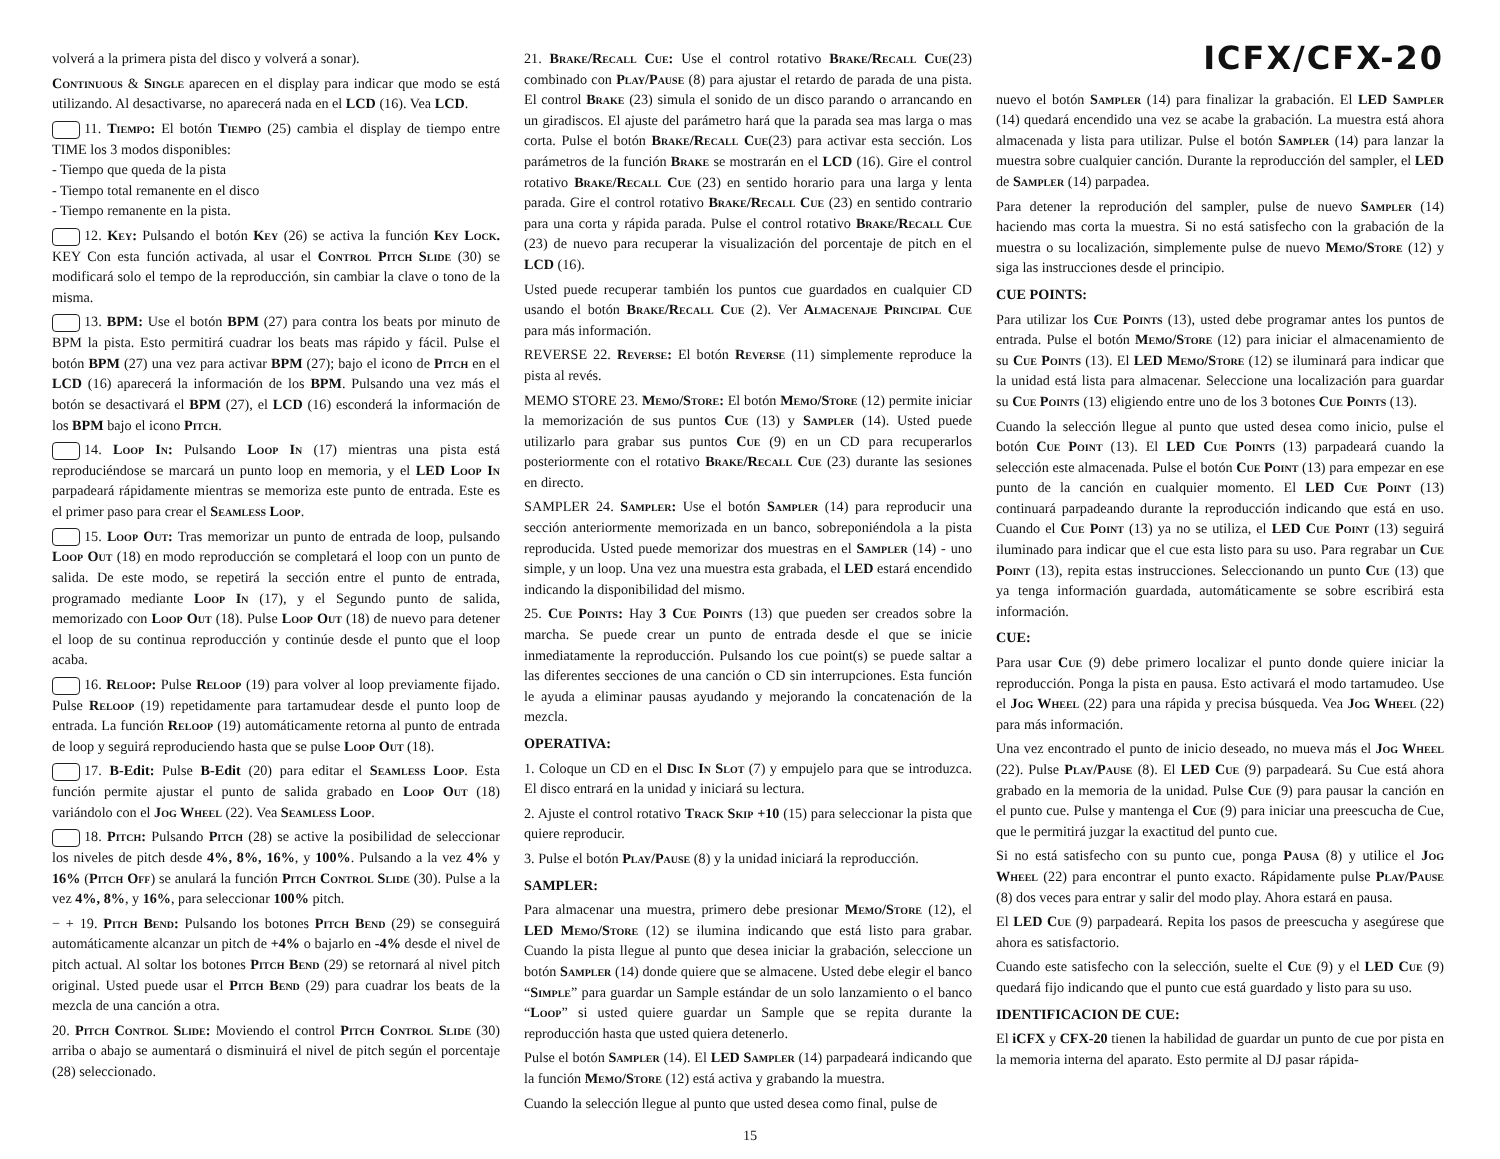volverá a la primera pista del disco y volverá a sonar).
Continuous & Single aparecen en el display para indicar que modo se está utilizando. Al desactivarse, no aparecerá nada en el LCD (16). Vea LCD.
11. Tiempo: El botón Tiempo (25) cambia el display de tiempo entre TIME los 3 modos disponibles:
- Tiempo que queda de la pista
- Tiempo total remanente en el disco
- Tiempo remanente en la pista.
12. Key: Pulsando el botón Key (26) se activa la función Key Lock. KEY Con esta función activada, al usar el Control Pitch Slide (30) se modificará solo el tempo de la reproducción, sin cambiar la clave o tono de la misma.
13. BPM: Use el botón BPM (27) para contra los beats por minuto de BPM la pista. Esto permitirá cuadrar los beats mas rápido y fácil. Pulse el botón BPM (27) una vez para activar BPM (27); bajo el icono de Pitch en el LCD (16) aparecerá la información de los BPM. Pulsando una vez más el botón se desactivará el BPM (27), el LCD (16) esconderá la información de los BPM bajo el icono Pitch.
14. Loop In: Pulsando Loop In (17) mientras una pista está reproduciéndose se marcará un punto loop en memoria, y el LED Loop In parpadeará rápidamente mientras se memoriza este punto de entrada. Este es el primer paso para crear el Seamless Loop.
15. Loop Out: Tras memorizar un punto de entrada de loop, pulsando Loop Out (18) en modo reproducción se completará el loop con un punto de salida. De este modo, se repetirá la sección entre el punto de entrada, programado mediante Loop In (17), y el Segundo punto de salida, memorizado con Loop Out (18). Pulse Loop Out (18) de nuevo para detener el loop de su continua reproducción y continúe desde el punto que el loop acaba.
16. Reloop: Pulse Reloop (19) para volver al loop previamente fijado. Pulse Reloop (19) repetidamente para tartamudear desde el punto loop de entrada. La función Reloop (19) automáticamente retorna al punto de entrada de loop y seguirá reproduciendo hasta que se pulse Loop Out (18).
17. B-Edit: Pulse B-Edit (20) para editar el Seamless Loop. Esta función permite ajustar el punto de salida grabado en Loop Out (18) variándolo con el Jog Wheel (22). Vea Seamless Loop.
18. Pitch: Pulsando Pitch (28) se active la posibilidad de seleccionar los niveles de pitch desde 4%, 8%, 16%, y 100%. Pulsando a la vez 4% y 16% (Pitch Off) se anulará la función Pitch Control Slide (30). Pulse a la vez 4%, 8%, y 16%, para seleccionar 100% pitch.
− + 19. Pitch Bend: Pulsando los botones Pitch Bend (29) se conseguirá automáticamente alcanzar un pitch de +4% o bajarlo en -4% desde el nivel de pitch actual. Al soltar los botones Pitch Bend (29) se retornará al nivel pitch original. Usted puede usar el Pitch Bend (29) para cuadrar los beats de la mezcla de una canción a otra.
20. Pitch Control Slide: Moviendo el control Pitch Control Slide (30) arriba o abajo se aumentará o disminuirá el nivel de pitch según el porcentaje (28) seleccionado.
21. Brake/Recall Cue: Use el control rotativo Brake/Recall Cue(23) combinado con Play/Pause (8) para ajustar el retardo de parada de una pista. El control Brake (23) simula el sonido de un disco parando o arrancando en un giradiscos. El ajuste del parámetro hará que la parada sea mas larga o mas corta. Pulse el botón Brake/Recall Cue(23) para activar esta sección. Los parámetros de la función Brake se mostrarán en el LCD (16). Gire el control rotativo Brake/Recall Cue (23) en sentido horario para una larga y lenta parada. Gire el control rotativo Brake/Recall Cue (23) en sentido contrario para una corta y rápida parada. Pulse el control rotativo Brake/Recall Cue (23) de nuevo para recuperar la visualización del porcentaje de pitch en el LCD (16).
Usted puede recuperar también los puntos cue guardados en cualquier CD usando el botón Brake/Recall Cue (2). Ver Almacenaje Principal Cue para más información.
REVERSE 22. Reverse: El botón Reverse (11) simplemente reproduce la pista al revés.
MEMO STORE 23. Memo/Store: El botón Memo/Store (12) permite iniciar la memorización de sus puntos Cue (13) y Sampler (14). Usted puede utilizarlo para grabar sus puntos Cue (9) en un CD para recuperarlos posteriormente con el rotativo Brake/Recall Cue (23) durante las sesiones en directo.
SAMPLER 24. Sampler: Use el botón Sampler (14) para reproducir una sección anteriormente memorizada en un banco, sobreponiéndola a la pista reproducida. Usted puede memorizar dos muestras en el Sampler (14) - uno simple, y un loop. Una vez una muestra esta grabada, el LED estará encendido indicando la disponibilidad del mismo.
25. Cue Points: Hay 3 Cue Points (13) que pueden ser creados sobre la marcha. Se puede crear un punto de entrada desde el que se inicie inmediatamente la reproducción. Pulsando los cue point(s) se puede saltar a las diferentes secciones de una canción o CD sin interrupciones. Esta función le ayuda a eliminar pausas ayudando y mejorando la concatenación de la mezcla.
OPERATIVA:
1. Coloque un CD en el Disc In Slot (7) y empujelo para que se introduzca. El disco entrará en la unidad y iniciará su lectura.
2. Ajuste el control rotativo Track Skip +10 (15) para seleccionar la pista que quiere reproducir.
3. Pulse el botón Play/Pause (8) y la unidad iniciará la reproducción.
SAMPLER:
Para almacenar una muestra, primero debe presionar Memo/Store (12), el LED Memo/Store (12) se ilumina indicando que está listo para grabar. Cuando la pista llegue al punto que desea iniciar la grabación, seleccione un botón Sampler (14) donde quiere que se almacene. Usted debe elegir el banco “Simple” para guardar un Sample estándar de un solo lanzamiento o el banco “Loop” si usted quiere guardar un Sample que se repita durante la reproducción hasta que usted quiera detenerlo.
Pulse el botón Sampler (14). El LED Sampler (14) parpadeará indicando que la función Memo/Store (12) está activa y grabando la muestra.
Cuando la selección llegue al punto que usted desea como final, pulse de
ICFX/CFX-20
nuevo el botón Sampler (14) para finalizar la grabación. El LED Sampler (14) quedará encendido una vez se acabe la grabación. La muestra está ahora almacenada y lista para utilizar. Pulse el botón Sampler (14) para lanzar la muestra sobre cualquier canción. Durante la reproducción del sampler, el LED de Sampler (14) parpadea.
Para detener la reprodución del sampler, pulse de nuevo Sampler (14) haciendo mas corta la muestra. Si no está satisfecho con la grabación de la muestra o su localización, simplemente pulse de nuevo Memo/Store (12) y siga las instrucciones desde el principio.
CUE POINTS:
Para utilizar los Cue Points (13), usted debe programar antes los puntos de entrada. Pulse el botón Memo/Store (12) para iniciar el almacenamiento de su Cue Points (13). El LED Memo/Store (12) se iluminará para indicar que la unidad está lista para almacenar. Seleccione una localización para guardar su Cue Points (13) eligiendo entre uno de los 3 botones Cue Points (13).
Cuando la selección llegue al punto que usted desea como inicio, pulse el botón Cue Point (13). El LED Cue Points (13) parpadeará cuando la selección este almacenada. Pulse el botón Cue Point (13) para empezar en ese punto de la canción en cualquier momento. El LED Cue Point (13) continuará parpadeando durante la reproducción indicando que está en uso. Cuando el Cue Point (13) ya no se utiliza, el LED Cue Point (13) seguirá iluminado para indicar que el cue esta listo para su uso. Para regrabar un Cue Point (13), repita estas instrucciones. Seleccionando un punto Cue (13) que ya tenga información guardada, automáticamente se sobre escribirá esta información.
CUE:
Para usar Cue (9) debe primero localizar el punto donde quiere iniciar la reproducción. Ponga la pista en pausa. Esto activará el modo tartamudeo. Use el Jog Wheel (22) para una rápida y precisa búsqueda. Vea Jog Wheel (22) para más información.
Una vez encontrado el punto de inicio deseado, no mueva más el Jog Wheel (22). Pulse Play/Pause (8). El LED Cue (9) parpadeará. Su Cue está ahora grabado en la memoria de la unidad. Pulse Cue (9) para pausar la canción en el punto cue. Pulse y mantenga el Cue (9) para iniciar una preescucha de Cue, que le permitirá juzgar la exactitud del punto cue.
Si no está satisfecho con su punto cue, ponga Pausa (8) y utilice el Jog Wheel (22) para encontrar el punto exacto. Rápidamente pulse Play/Pause (8) dos veces para entrar y salir del modo play. Ahora estará en pausa.
El LED Cue (9) parpadeará. Repita los pasos de preescucha y asegúrese que ahora es satisfactorio.
Cuando este satisfecho con la selección, suelte el Cue (9) y el LED Cue (9) quedará fijo indicando que el punto cue está guardado y listo para su uso.
IDENTIFICACION DE CUE:
El iCFX y CFX-20 tienen la habilidad de guardar un punto de cue por pista en la memoria interna del aparato. Esto permite al DJ pasar rápida-
15